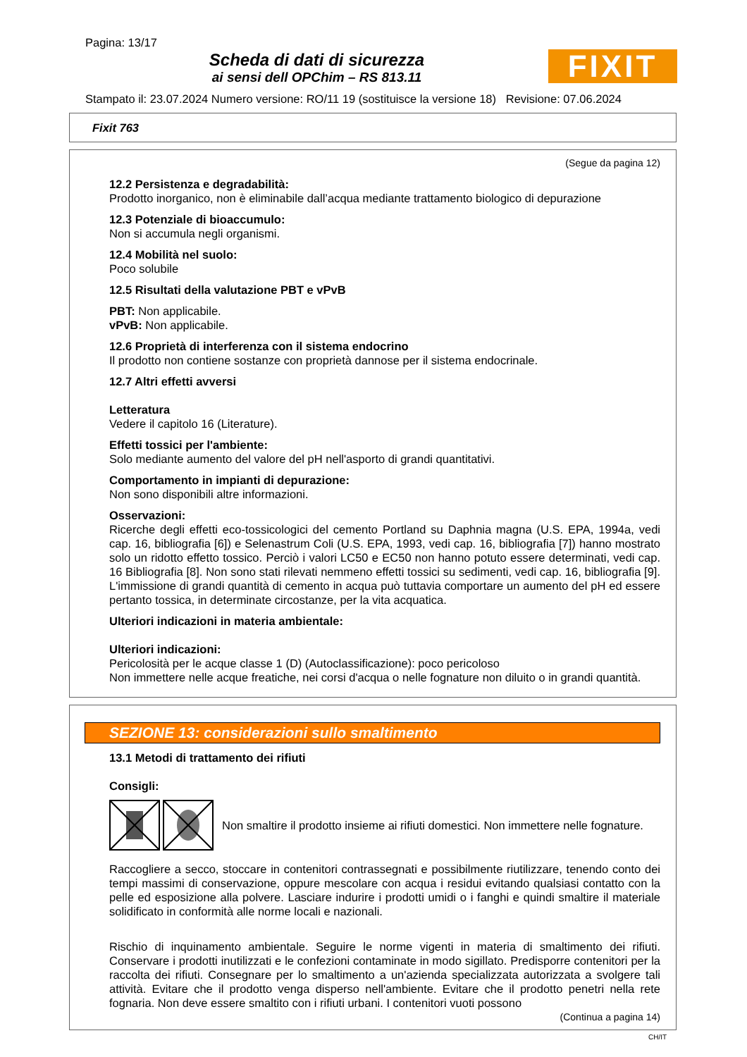Pagina: 13/17
Scheda di dati di sicurezza
ai sensi dell OPChim – RS 813.11
FIXIT
Stampato il: 23.07.2024 Numero versione: RO/11 19 (sostituisce la versione 18) Revisione: 07.06.2024
Fixit 763
(Segue da pagina 12)
12.2 Persistenza e degradabilità:
Prodotto inorganico, non è eliminabile dall’acqua mediante trattamento biologico di depurazione
12.3 Potenziale di bioaccumulo:
Non si accumula negli organismi.
12.4 Mobilità nel suolo:
Poco solubile
12.5 Risultati della valutazione PBT e vPvB
PBT: Non applicabile.
vPvB: Non applicabile.
12.6 Proprietà di interferenza con il sistema endocrino
Il prodotto non contiene sostanze con proprietà dannose per il sistema endocrinale.
12.7 Altri effetti avversi
Letteratura
Vedere il capitolo 16 (Literature).
Effetti tossici per l'ambiente:
Solo mediante aumento del valore del pH nell'asporto di grandi quantitativi.
Comportamento in impianti di depurazione:
Non sono disponibili altre informazioni.
Osservazioni:
Ricerche degli effetti eco-tossicologici del cemento Portland su Daphnia magna (U.S. EPA, 1994a, vedi cap. 16, bibliografia [6]) e Selenastrum Coli (U.S. EPA, 1993, vedi cap. 16, bibliografia [7]) hanno mostrato solo un ridotto effetto tossico. Perciò i valori LC50 e EC50 non hanno potuto essere determinati, vedi cap. 16 Bibliografia [8]. Non sono stati rilevati nemmeno effetti tossici su sedimenti, vedi cap. 16, bibliografia [9]. L'immissione di grandi quantità di cemento in acqua può tuttavia comportare un aumento del pH ed essere pertanto tossica, in determinate circostanze, per la vita acquatica.
Ulteriori indicazioni in materia ambientale:
Ulteriori indicazioni:
Pericolosità per le acque classe 1 (D) (Autoclassificazione): poco pericoloso
Non immettere nelle acque freatiche, nei corsi d'acqua o nelle fognature non diluito o in grandi quantità.
SEZIONE 13: considerazioni sullo smaltimento
13.1 Metodi di trattamento dei rifiuti
Consigli:
Non smaltire il prodotto insieme ai rifiuti domestici. Non immettere nelle fognature.
Raccogliere a secco, stoccare in contenitori contrassegnati e possibilmente riutilizzare, tenendo conto dei tempi massimi di conservazione, oppure mescolare con acqua i residui evitando qualsiasi contatto con la pelle ed esposizione alla polvere. Lasciare indurire i prodotti umidi o i fanghi e quindi smaltire il materiale solidificato in conformità alle norme locali e nazionali.
Rischio di inquinamento ambientale. Seguire le norme vigenti in materia di smaltimento dei rifiuti. Conservare i prodotti inutilizzati e le confezioni contaminate in modo sigillato. Predisporre contenitori per la raccolta dei rifiuti. Consegnare per lo smaltimento a un'azienda specializzata autorizzata a svolgere tali attività. Evitare che il prodotto venga disperso nell'ambiente. Evitare che il prodotto penetri nella rete fognaria. Non deve essere smaltito con i rifiuti urbani. I contenitori vuoti possono
(Continua a pagina 14)
CH/IT